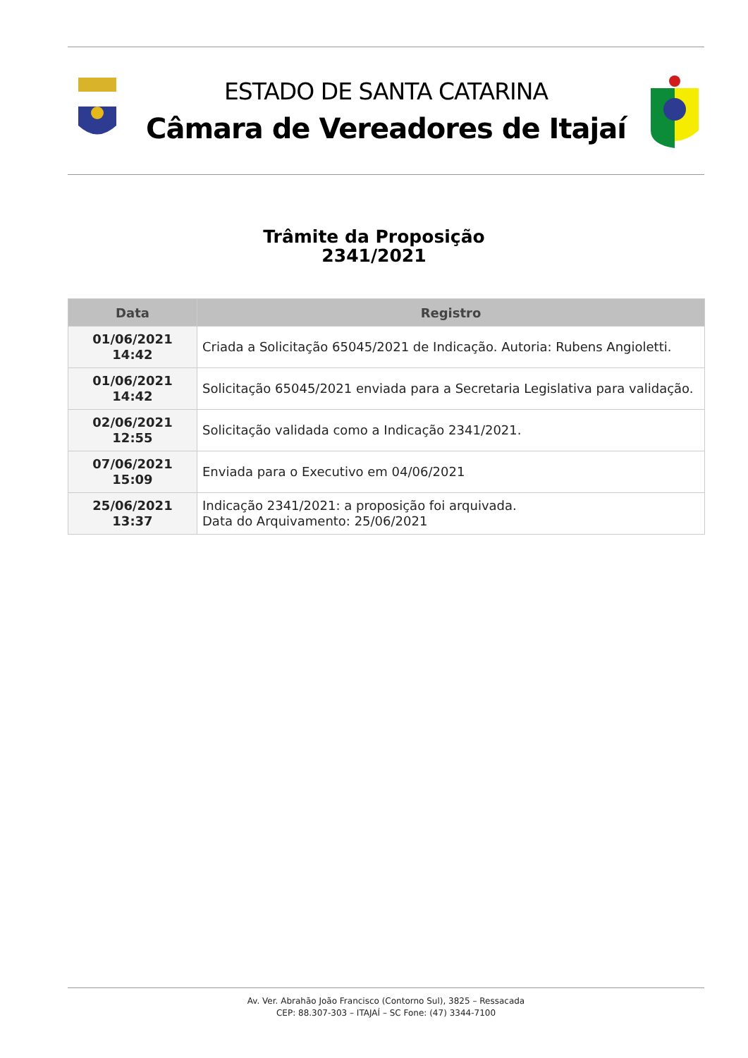ESTADO DE SANTA CATARINA
Câmara de Vereadores de Itajaí
Trâmite da Proposição
2341/2021
| Data | Registro |
| --- | --- |
| 01/06/2021 14:42 | Criada a Solicitação 65045/2021 de Indicação. Autoria: Rubens Angioletti. |
| 01/06/2021 14:42 | Solicitação 65045/2021 enviada para a Secretaria Legislativa para validação. |
| 02/06/2021 12:55 | Solicitação validada como a Indicação 2341/2021. |
| 07/06/2021 15:09 | Enviada para o Executivo em 04/06/2021 |
| 25/06/2021 13:37 | Indicação 2341/2021: a proposição foi arquivada. Data do Arquivamento: 25/06/2021 |
Av. Ver. Abrahão João Francisco (Contorno Sul), 3825 – Ressacada
CEP: 88.307-303 – ITAJAÍ – SC Fone: (47) 3344-7100